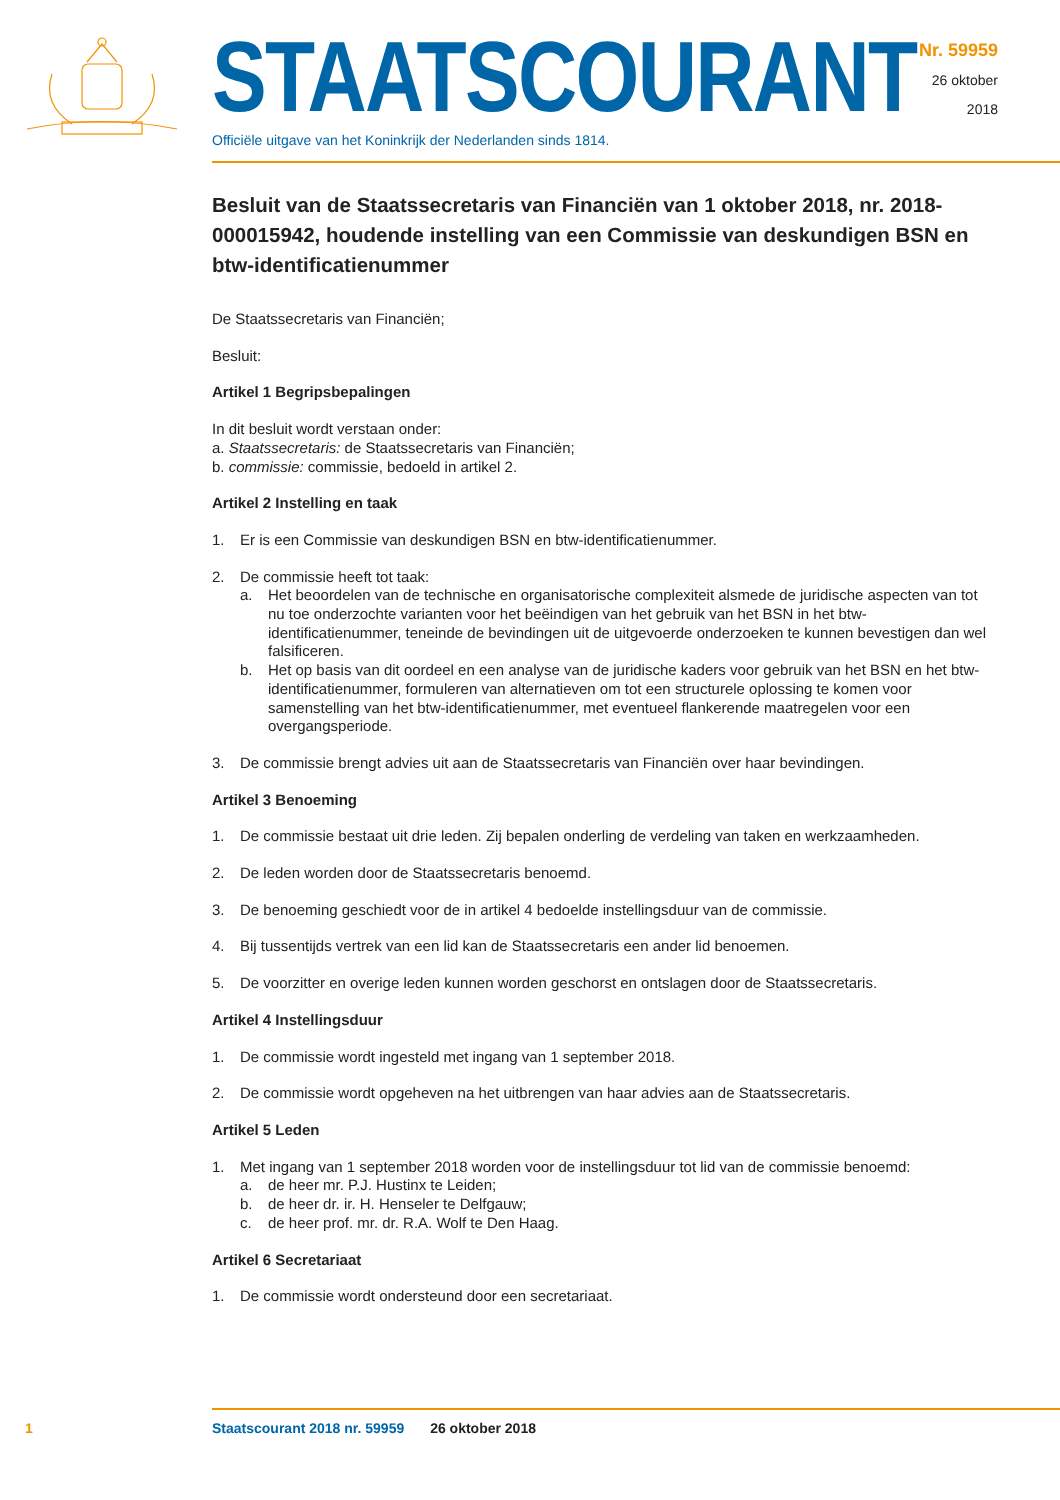STAATSCOURANT
Officiële uitgave van het Koninkrijk der Nederlanden sinds 1814.
Nr. 59959
26 oktober
2018
Besluit van de Staatssecretaris van Financiën van 1 oktober 2018, nr. 2018-000015942, houdende instelling van een Commissie van deskundigen BSN en btw-identificatienummer
De Staatssecretaris van Financiën;
Besluit:
Artikel 1 Begripsbepalingen
In dit besluit wordt verstaan onder:
a. Staatssecretaris: de Staatssecretaris van Financiën;
b. commissie: commissie, bedoeld in artikel 2.
Artikel 2 Instelling en taak
1. Er is een Commissie van deskundigen BSN en btw-identificatienummer.
2. De commissie heeft tot taak:
a. Het beoordelen van de technische en organisatorische complexiteit alsmede de juridische aspecten van tot nu toe onderzochte varianten voor het beëindigen van het gebruik van het BSN in het btw-identificatienummer, teneinde de bevindingen uit de uitgevoerde onderzoeken te kunnen bevestigen dan wel falsificeren.
b. Het op basis van dit oordeel en een analyse van de juridische kaders voor gebruik van het BSN en het btw-identificatienummer, formuleren van alternatieven om tot een structurele oplossing te komen voor samenstelling van het btw-identificatienummer, met eventueel flankerende maatregelen voor een overgangsperiode.
3. De commissie brengt advies uit aan de Staatssecretaris van Financiën over haar bevindingen.
Artikel 3 Benoeming
1. De commissie bestaat uit drie leden. Zij bepalen onderling de verdeling van taken en werkzaamheden.
2. De leden worden door de Staatssecretaris benoemd.
3. De benoeming geschiedt voor de in artikel 4 bedoelde instellingsduur van de commissie.
4. Bij tussentijds vertrek van een lid kan de Staatssecretaris een ander lid benoemen.
5. De voorzitter en overige leden kunnen worden geschorst en ontslagen door de Staatssecretaris.
Artikel 4 Instellingsduur
1. De commissie wordt ingesteld met ingang van 1 september 2018.
2. De commissie wordt opgeheven na het uitbrengen van haar advies aan de Staatssecretaris.
Artikel 5 Leden
1. Met ingang van 1 september 2018 worden voor de instellingsduur tot lid van de commissie benoemd:
a. de heer mr. P.J. Hustinx te Leiden;
b. de heer dr. ir. H. Henseler te Delfgauw;
c. de heer prof. mr. dr. R.A. Wolf te Den Haag.
Artikel 6 Secretariaat
1. De commissie wordt ondersteund door een secretariaat.
1 Staatscourant 2018 nr. 59959 26 oktober 2018